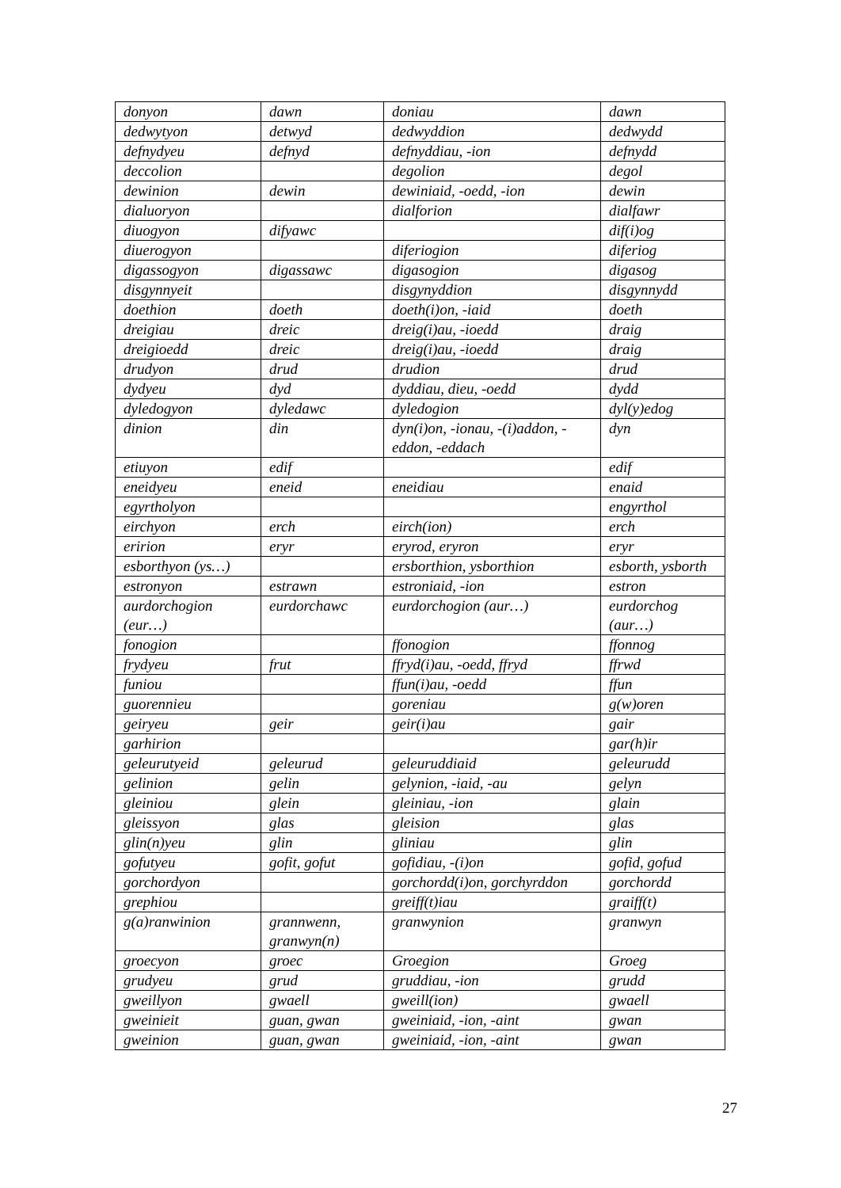| donyon | dawn | doniau | dawn |
| dedwytyon | detwyd | dedwyddion | dedwydd |
| defnydyeu | defnyd | defnyddiau, -ion | defnydd |
| deccolion | | degolion | degol |
| dewinion | dewin | dewiniaid, -oedd, -ion | dewin |
| dialuoryon | | dialforion | dialfawr |
| diuogyon | difyawc | | dif(i)og |
| diuerogyon | | diferiogion | diferiog |
| digassogyon | digassawc | digasogion | digasog |
| disgynnyeit | | disgynyddion | disgynnydd |
| doethion | doeth | doeth(i)on, -iaid | doeth |
| dreigiau | dreic | dreig(i)au, -ioedd | draig |
| dreigioedd | dreic | dreig(i)au, -ioedd | draig |
| drudyon | drud | drudion | drud |
| dydyeu | dyd | dyddiau, dieu, -oedd | dydd |
| dyledogyon | dyledawc | dyledogion | dyl(y)edog |
| dinion | din | dyn(i)on, -ionau, -(i)addon, -eddon, -eddach | dyn |
| etiuyon | edif | | edif |
| eneidyeu | eneid | eneidiau | enaid |
| egyrtholyon | | | engyrthol |
| eirchyon | erch | eirch(ion) | erch |
| eririon | eryr | eryrod, eryron | eryr |
| esborthyon (ys…) | | ersborthion, ysborthion | esborth, ysborth |
| estronyon | estrawn | estroniaid, -ion | estron |
| aurdorchogion (eur…) | eurdorchawc | eurdorchogion (aur…) | eurdorchog (aur…) |
| fonogion | | ffonogion | ffonnog |
| frydyeu | frut | ffryd(i)au, -oedd, ffryd | ffrwd |
| funiou | | ffun(i)au, -oedd | ffun |
| guorennieu | | goreniau | g(w)oren |
| geiryeu | geir | geir(i)au | gair |
| garhirion | | | gar(h)ir |
| geleurutyeid | geleurud | geleuruddiaid | geleurudd |
| gelinion | gelin | gelynion, -iaid, -au | gelyn |
| gleiniou | glein | gleiniau, -ion | glain |
| gleissyon | glas | gleision | glas |
| glin(n)yeu | glin | gliniau | glin |
| gofutyeu | gofit, gofut | gofidiau, -(i)on | gofid, gofud |
| gorchordyon | | gorchordd(i)on, gorchyrddon | gorchordd |
| grephiou | | greiff(t)iau | graiff(t) |
| g(a)ranwinion | grannwenn, granwyn(n) | granwynion | granwyn |
| groecyon | groec | Groegion | Groeg |
| grudyeu | grud | gruddiau, -ion | grudd |
| gweillyon | gwaell | gweill(ion) | gwaell |
| gweinieit | guan, gwan | gweiniaid, -ion, -aint | gwan |
| gweinion | guan, gwan | gweiniaid, -ion, -aint | gwan |
27